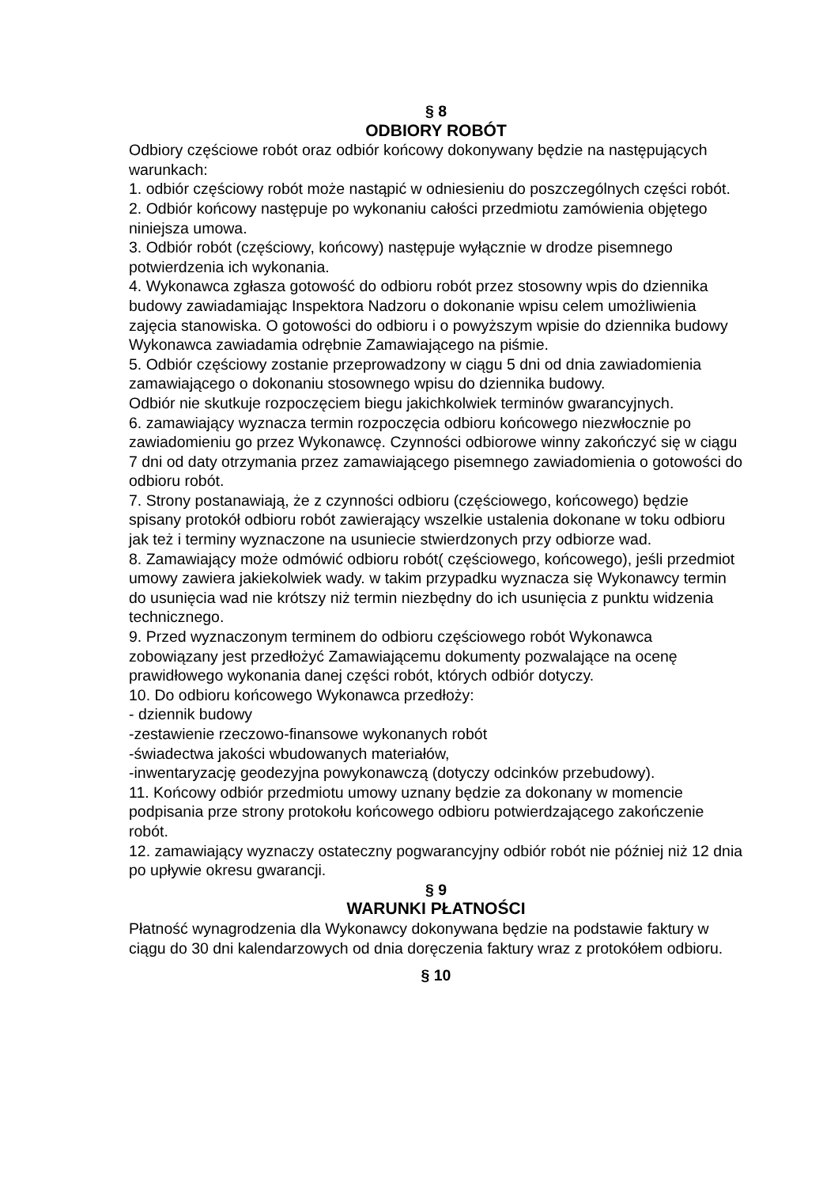§ 8
ODBIORY ROBÓT
Odbiory częściowe robót oraz odbiór końcowy dokonywany będzie na następujących warunkach:
1. odbiór częściowy robót może nastąpić w odniesieniu do poszczególnych części robót.
2. Odbiór końcowy następuje po wykonaniu całości przedmiotu zamówienia objętego niniejsza umowa.
3. Odbiór robót (częściowy, końcowy) następuje wyłącznie w drodze pisemnego potwierdzenia ich wykonania.
4. Wykonawca zgłasza gotowość do odbioru robót przez stosowny wpis do dziennika budowy zawiadamiając Inspektora Nadzoru o dokonanie wpisu celem umożliwienia zajęcia stanowiska. O gotowości do odbioru i o powyższym wpisie do dziennika budowy Wykonawca zawiadamia odrębnie Zamawiającego na piśmie.
5. Odbiór częściowy zostanie przeprowadzony w ciągu 5 dni od dnia zawiadomienia zamawiającego o dokonaniu stosownego wpisu do dziennika budowy.
Odbiór nie skutkuje rozpoczęciem biegu jakichkolwiek terminów gwarancyjnych.
6. zamawiający wyznacza termin rozpoczęcia odbioru końcowego niezwłocznie po zawiadomieniu go przez Wykonawcę. Czynności odbiorowe winny zakończyć się w ciągu 7 dni od daty otrzymania przez zamawiającego pisemnego zawiadomienia o gotowości do odbioru robót.
7. Strony postanawiają, że z czynności odbioru (częściowego, końcowego) będzie spisany protokół odbioru robót zawierający wszelkie ustalenia dokonane w toku odbioru jak też i terminy wyznaczone na usuniecie stwierdzonych przy odbiorze wad.
8. Zamawiający może odmówić odbioru robót( częściowego, końcowego), jeśli przedmiot umowy zawiera jakiekolwiek wady. w takim przypadku wyznacza się Wykonawcy termin do usunięcia wad nie krótszy niż termin niezbędny do ich usunięcia z punktu widzenia technicznego.
9. Przed wyznaczonym terminem do odbioru częściowego robót Wykonawca zobowiązany jest przedłożyć Zamawiającemu dokumenty pozwalające na ocenę prawidłowego wykonania danej części robót, których odbiór dotyczy.
10. Do odbioru końcowego Wykonawca przedłoży:
- dziennik budowy
-zestawienie rzeczowo-finansowe wykonanych robót
-świadectwa jakości wbudowanych materiałów,
-inwentaryzację geodezyjna powykonawczą (dotyczy odcinków przebudowy).
11. Końcowy odbiór przedmiotu umowy uznany będzie za dokonany w momencie podpisania prze strony protokołu końcowego odbioru potwierdzającego zakończenie robót.
12. zamawiający wyznaczy ostateczny pogwarancyjny odbiór robót nie później niż 12 dnia po upływie okresu gwarancji.
§ 9
WARUNKI PŁATNOŚCI
Płatność wynagrodzenia dla Wykonawcy dokonywana będzie na podstawie faktury w ciągu do 30 dni kalendarzowych od dnia doręczenia faktury wraz z protokółem odbioru.
§ 10